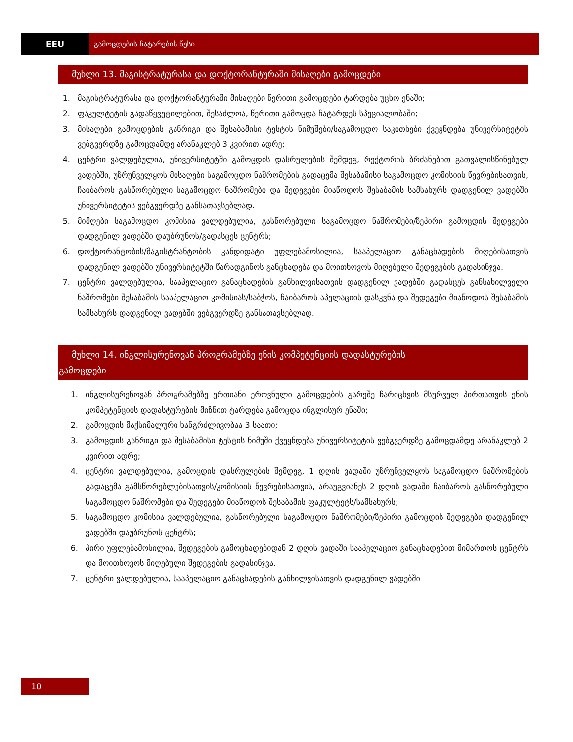EEU გამოცდების ჩატარების წესი
მუხლი 13. მაგისტრატურასა და დოქტორანტურაში მისაღები გამოცდები
1. მაგისტრატურასა და დოქტორანტურაში მისაღები წერითი გამოცდები ტარდება უცხო ენაში;
2. ფაკულტეტის გადაწყვეტილებით, შესაძლოა, წერითი გამოცდა ჩატარდეს სპეციალობაში;
3. მისაღები გამოცდების განრიგი და შესაბამისი ტესტის ნიმუშები/საგამოცდო საკითხები ქვეყნდება უნივერსიტეტის ვებგვერდზე გამოცდამდე არანაკლებ 3 კვირით ადრე;
4. ცენტრი ვალდებულია, უნივერსიტეტში გამოცდის დასრულების შემდეგ, რექტორის ბრძანებით გათვალისწინებულ ვადებში, უზრუნველყოს მისაღები საგამოცდო ნაშრომების გადაცემა შესაბამისი საგამოცდო კომისიის წევრებისათვის, ჩაიბაროს გასწორებული საგამოცდო ნაშრომები და შედეგები მიაწოდოს შესაბამის სამსახურს დადგენილ ვადებში უნივერსიტეტის ვებგვერდზე განსათავსებლად.
5. მიმღები საგამოცდო კომისია ვალდებულია, გასწორებული საგამოცდო ნაშრომები/ზეპირი გამოცდის შედეგები დადგენილ ვადებში დაუბრუნოს/გადასცეს ცენტრს;
6. დოქტორანტობის/მაგისტრანტობის კანდიდატი უფლებამოსილია, სააპელაციო განაცხადების მიღებისათვის დადგენილ ვადებში უნივერსიტეტში წარადგინოს განცხადება და მოითხოვოს მიღებული შედეგების გადასინჯვა.
7. ცენტრი ვალდებულია, სააპელაციო განაცხადების განხილვისათვის დადგენილ ვადებში გადასცეს განსახილველი ნაშრომები შესაბამის სააპელაციო კომისიას/საბჭოს, ჩაიბაროს აპელაციის დასკვნა და შედეგები მიაწოდოს შესაბამის სამსახურს დადგენილ ვადებში ვებგვერდზე განსათავსებლად.
მუხლი 14. ინგლისურენოვან პროგრამებზე ენის კომპეტენციის დადასტურების
გამოცდები
1. ინგლისურენოვან პროგრამებზე ერთიანი ეროვნული გამოცდების გარეშე ჩარიცხვის მსურველ პირთათვის ენის კომპეტენციის დადასტურების მიზნით ტარდება გამოცდა ინგლისურ ენაში;
2. გამოცდის მაქსიმალური ხანგრძლივობაა 3 საათი;
3. გამოცდის განრიგი და შესაბამისი ტესტის ნიმუში ქვეყნდება უნივერსიტეტის ვებგვერდზე გამოცდამდე არანაკლებ 2 კვირით ადრე;
4. ცენტრი ვალდებულია, გამოცდის დასრულების შემდეგ, 1 დღის ვადაში უზრუნველყოს საგამოცდო ნაშრომების გადაცემა გამსწორებლებისათვის/კომისიის წევრებისათვის, არაუგვიანეს 2 დღის ვადაში ჩაიბაროს გასწორებული საგამოცდო ნაშრომები და შედეგები მიაწოდოს შესაბამის ფაკულტეტს/სამსახურს;
5. საგამოცდო კომისია ვალდებულია, გასწორებული საგამოცდო ნაშრომები/ზეპირი გამოცდის შედეგები დადგენილ ვადებში დაუბრუნოს ცენტრს;
6. პირი უფლებამოსილია, შედეგების გამოცხადებიდან 2 დღის ვადაში სააპელაციო განაცხადებით მიმართოს ცენტრს და მოითხოვოს მიღებული შედეგების გადასინჯვა.
7. ცენტრი ვალდებულია, სააპელაციო განაცხადების განხილვისათვის დადგენილ ვადებში
10